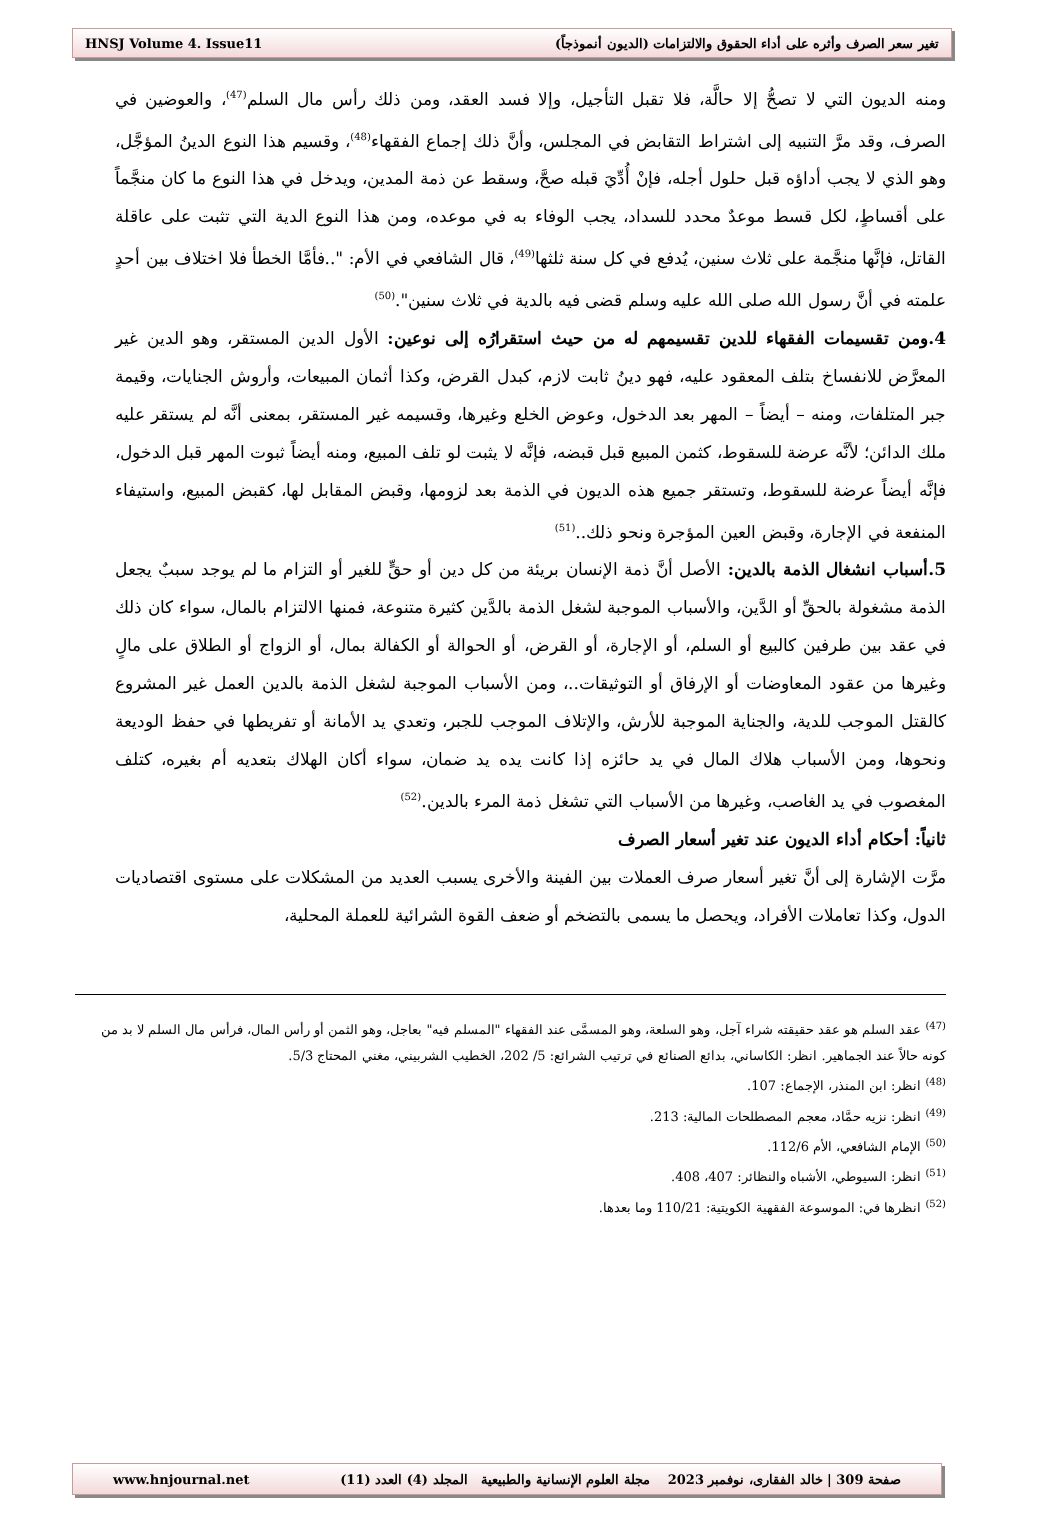HNSJ Volume 4. Issue11 تغير سعر الصرف وأثره على أداء الحقوق والالتزامات (الديون أنموذجاً)
ومنه الديون التي لا تصحُّ إلا حالَّة، فلا تقبل التأجيل، وإلا فسد العقد، ومن ذلك رأس مال السلم<sup>(47)</sup>، والعوضين في الصرف، وقد مرَّ التنبيه إلى اشتراط التقابض في المجلس، وأنَّ ذلك إجماع الفقهاء<sup>(48)</sup>، وقسيم هذا النوع الدينُ المؤجَّل، وهو الذي لا يجب أداؤه قبل حلول أجله، فإنْ أُدِّيَ قبله صحَّ، وسقط عن ذمة المدين، ويدخل في هذا النوع ما كان منجَّماً على أقساطٍ، لكل قسط موعدٌ محدد للسداد، يجب الوفاء به في موعده، ومن هذا النوع الدية التي تثبت على عاقلة القاتل، فإنَّها منجَّمة على ثلاث سنين، يُدفع في كل سنة ثلثها<sup>(49)</sup>، قال الشافعي في الأم: "..فأمَّا الخطأ فلا اختلاف بين أحدٍ علمته في أنَّ رسول الله صلى الله عليه وسلم قضى فيه بالدية في ثلاث سنين".<sup>(50)</sup>
4.ومن تقسيمات الفقهاء للدين تقسيمهم له من حيث استقرارُه إلى نوعين: الأول الدين المستقر، وهو الدين غير المعرَّض للانفساخ بتلف المعقود عليه، فهو دينُ ثابت لازم، كبدل القرض، وكذا أثمان المبيعات، وأروش الجنايات، وقيمة جبر المتلفات، ومنه – أيضاً – المهر بعد الدخول، وعوض الخلع وغيرها، وقسيمه غير المستقر، بمعنى أنَّه لم يستقر عليه ملك الدائن؛ لأنَّه عرضة للسقوط، كثمن المبيع قبل قبضه، فإنَّه لا يثبت لو تلف المبيع، ومنه أيضاً ثبوت المهر قبل الدخول، فإنَّه أيضاً عرضة للسقوط، وتستقر جميع هذه الديون في الذمة بعد لزومها، وقبض المقابل لها، كقبض المبيع، واستيفاء المنفعة في الإجارة، وقبض العين المؤجرة ونحو ذلك..<sup>(51)</sup>
5.أسباب انشغال الذمة بالدين: الأصل أنَّ ذمة الإنسان بريئة من كل دين أو حقٍّ للغير أو التزام ما لم يوجد سببٌ يجعل الذمة مشغولة بالحقِّ أو الدَّين، والأسباب الموجبة لشغل الذمة بالدَّين كثيرة متنوعة، فمنها الالتزام بالمال، سواء كان ذلك في عقد بين طرفين كالبيع أو السلم، أو الإجارة، أو القرض، أو الحوالة أو الكفالة بمال، أو الزواج أو الطلاق على مالٍ وغيرها من عقود المعاوضات أو الإرفاق أو التوثيقات..، ومن الأسباب الموجبة لشغل الذمة بالدين العمل غير المشروع كالقتل الموجب للدية، والجناية الموجبة للأرش، والإتلاف الموجب للجبر، وتعدي يد الأمانة أو تفريطها في حفظ الوديعة ونحوها، ومن الأسباب هلاك المال في يد حائزه إذا كانت يده يد ضمان، سواء أكان الهلاك بتعديه أم بغيره، كتلف المغصوب في يد الغاصب، وغيرها من الأسباب التي تشغل ذمة المرء بالدين.<sup>(52)</sup>
ثانياً: أحكام أداء الديون عند تغير أسعار الصرف
مرَّت الإشارة إلى أنَّ تغير أسعار صرف العملات بين الفينة والأخرى يسبب العديد من المشكلات على مستوى اقتصاديات الدول، وكذا تعاملات الأفراد، ويحصل ما يسمى بالتضخم أو ضعف القوة الشرائية للعملة المحلية،
<sup>(47)</sup> عقد السلم هو عقد حقيقته شراء آجل، وهو السلعة، وهو المسمَّى عند الفقهاء "المسلم فيه" بعاجل، وهو الثمن أو رأس المال، فرأس مال السلم لا بد من كونه حالاً عند الجماهير. انظر: الكاساني، بدائع الصنائع في ترتيب الشرائع: 5/ 202، الخطيب الشربيني، مغني المحتاج 5/3.
<sup>(48)</sup> انظر: ابن المنذر، الإجماع: 107.
<sup>(49)</sup> انظر: نزيه حمَّاد، معجم المصطلحات المالية: 213.
<sup>(50)</sup> الإمام الشافعي، الأم 112/6.
<sup>(51)</sup> انظر: السيوطي، الأشباه والنظائر: 407، 408.
<sup>(52)</sup> انظرها في: الموسوعة الفقهية الكويتية: 110/21 وما بعدها.
www.hnjournal.net صفحة 309 | خالد الفقارى، نوفمبر 2023 مجلة العلوم الإنسانية والطبيعية المجلد (4) العدد (11)